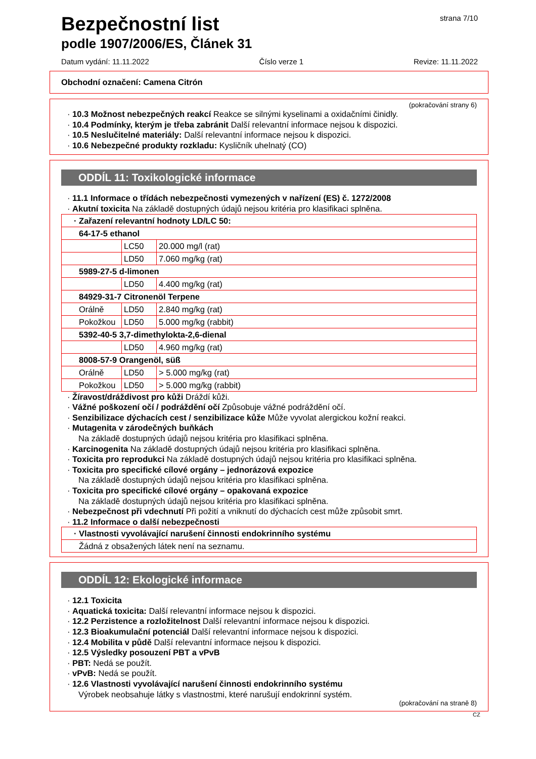strana 7/10
Bezpečnostní list
podle 1907/2006/ES, Článek 31
Datum vydání: 11.11.2022 Číslo verze 1 Revize: 11.11.2022
Obchodní označení: Camena Citrón
(pokračování strany 6)
· 10.3 Možnost nebezpečných reakcí Reakce se silnými kyselinami a oxidačními činidly.
· 10.4 Podmínky, kterým je třeba zabránit Další relevantní informace nejsou k dispozici.
· 10.5 Neslučitelné materiály: Další relevantní informace nejsou k dispozici.
· 10.6 Nebezpečné produkty rozkladu: Kysličník uhelnatý (CO)
ODDÍL 11: Toxikologické informace
· 11.1 Informace o třídách nebezpečnosti vymezených v nařízení (ES) č. 1272/2008
· Akutní toxicita Na základě dostupných údajů nejsou kritéria pro klasifikaci splněna.
| · Zařazení relevantní hodnoty LD/LC 50: | | |
| 64-17-5 ethanol | | |
| | LC50 | 20.000 mg/l (rat) |
| | LD50 | 7.060 mg/kg (rat) |
| 5989-27-5 d-limonen | | |
| | LD50 | 4.400 mg/kg (rat) |
| 84929-31-7 Citronenöl Terpene | | |
| Orálně | LD50 | 2.840 mg/kg (rat) |
| Pokožkou | LD50 | 5.000 mg/kg (rabbit) |
| 5392-40-5 3,7-dimethylokta-2,6-dienal | | |
| | LD50 | 4.960 mg/kg (rat) |
| 8008-57-9 Orangenöl, süß | | |
| Orálně | LD50 | > 5.000 mg/kg (rat) |
| Pokožkou | LD50 | > 5.000 mg/kg (rabbit) |
· Žíravost/dráždivost pro kůži Dráždí kůži.
· Vážné poškození očí / podráždění očí Způsobuje vážné podráždění očí.
· Senzibilizace dýchacích cest / senzibilizace kůže Může vyvolat alergickou kožní reakci.
· Mutagenita v zárodečných buňkách
Na základě dostupných údajů nejsou kritéria pro klasifikaci splněna.
· Karcinogenita Na základě dostupných údajů nejsou kritéria pro klasifikaci splněna.
· Toxicita pro reprodukci Na základě dostupných údajů nejsou kritéria pro klasifikaci splněna.
· Toxicita pro specifické cílové orgány – jednorázová expozice
Na základě dostupných údajů nejsou kritéria pro klasifikaci splněna.
· Toxicita pro specifické cílové orgány – opakovaná expozice
Na základě dostupných údajů nejsou kritéria pro klasifikaci splněna.
· Nebezpečnost při vdechnutí Při požití a vniknutí do dýchacích cest může způsobit smrt.
· 11.2 Informace o další nebezpečnosti
| · Vlastnosti vyvolávající narušení činnosti endokrinního systému |
| Žádná z obsažených látek není na seznamu. |
ODDÍL 12: Ekologické informace
· 12.1 Toxicita
· Aquatická toxicita: Další relevantní informace nejsou k dispozici.
· 12.2 Perzistence a rozložitelnost Další relevantní informace nejsou k dispozici.
· 12.3 Bioakumulační potenciál Další relevantní informace nejsou k dispozici.
· 12.4 Mobilita v půdě Další relevantní informace nejsou k dispozici.
· 12.5 Výsledky posouzení PBT a vPvB
· PBT: Nedá se použít.
· vPvB: Nedá se použít.
· 12.6 Vlastnosti vyvolávající narušení činnosti endokrinního systému
Výrobek neobsahuje látky s vlastnostmi, které narušují endokrinní systém.
(pokračování na straně 8)
CZ